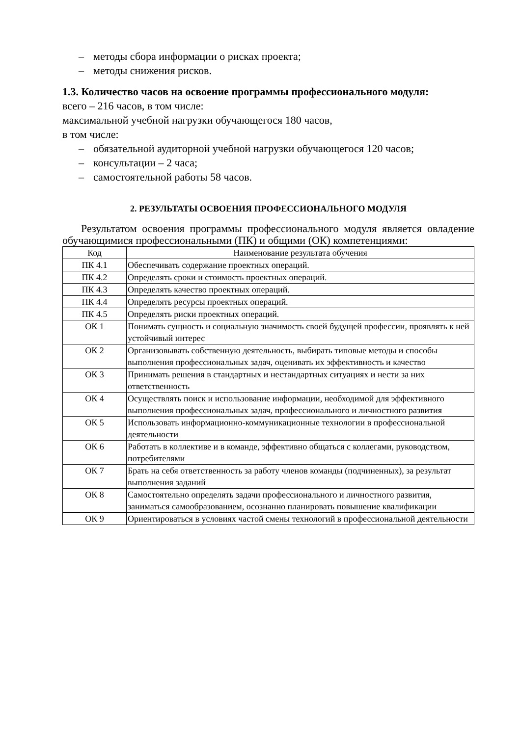– методы сбора информации о рисках проекта;
– методы снижения рисков.
1.3. Количество часов на освоение программы профессионального модуля:
всего – 216 часов, в том числе:
максимальной учебной нагрузки обучающегося 180 часов,
в том числе:
– обязательной аудиторной учебной нагрузки обучающегося 120 часов;
– консультации – 2 часа;
– самостоятельной работы 58 часов.
2. РЕЗУЛЬТАТЫ ОСВОЕНИЯ ПРОФЕССИОНАЛЬНОГО МОДУЛЯ
Результатом освоения программы профессионального модуля является овладение обучающимися профессиональными (ПК) и общими (ОК) компетенциями:
| Код | Наименование результата обучения |
| ПК 4.1 | Обеспечивать содержание проектных операций. |
| ПК 4.2 | Определять сроки и стоимость проектных операций. |
| ПК 4.3 | Определять качество проектных операций. |
| ПК 4.4 | Определять ресурсы проектных операций. |
| ПК 4.5 | Определять риски проектных операций. |
| ОК 1 | Понимать сущность и социальную значимость своей будущей профессии, проявлять к ней устойчивый интерес |
| ОК 2 | Организовывать собственную деятельность, выбирать типовые методы и способы выполнения профессиональных задач, оценивать их эффективность и качество |
| ОК 3 | Принимать решения в стандартных и нестандартных ситуациях и нести за них ответственность |
| ОК 4 | Осуществлять поиск и использование информации, необходимой для эффективного выполнения профессиональных задач, профессионального и личностного развития |
| ОК 5 | Использовать информационно-коммуникационные технологии в профессиональной деятельности |
| ОК 6 | Работать в коллективе и в команде, эффективно общаться с коллегами, руководством, потребителями |
| ОК 7 | Брать на себя ответственность за работу членов команды (подчиненных), за результат выполнения заданий |
| ОК 8 | Самостоятельно определять задачи профессионального и личностного развития, заниматься самообразованием, осознанно планировать повышение квалификации |
| ОК 9 | Ориентироваться в условиях частой смены технологий в профессиональной деятельности |